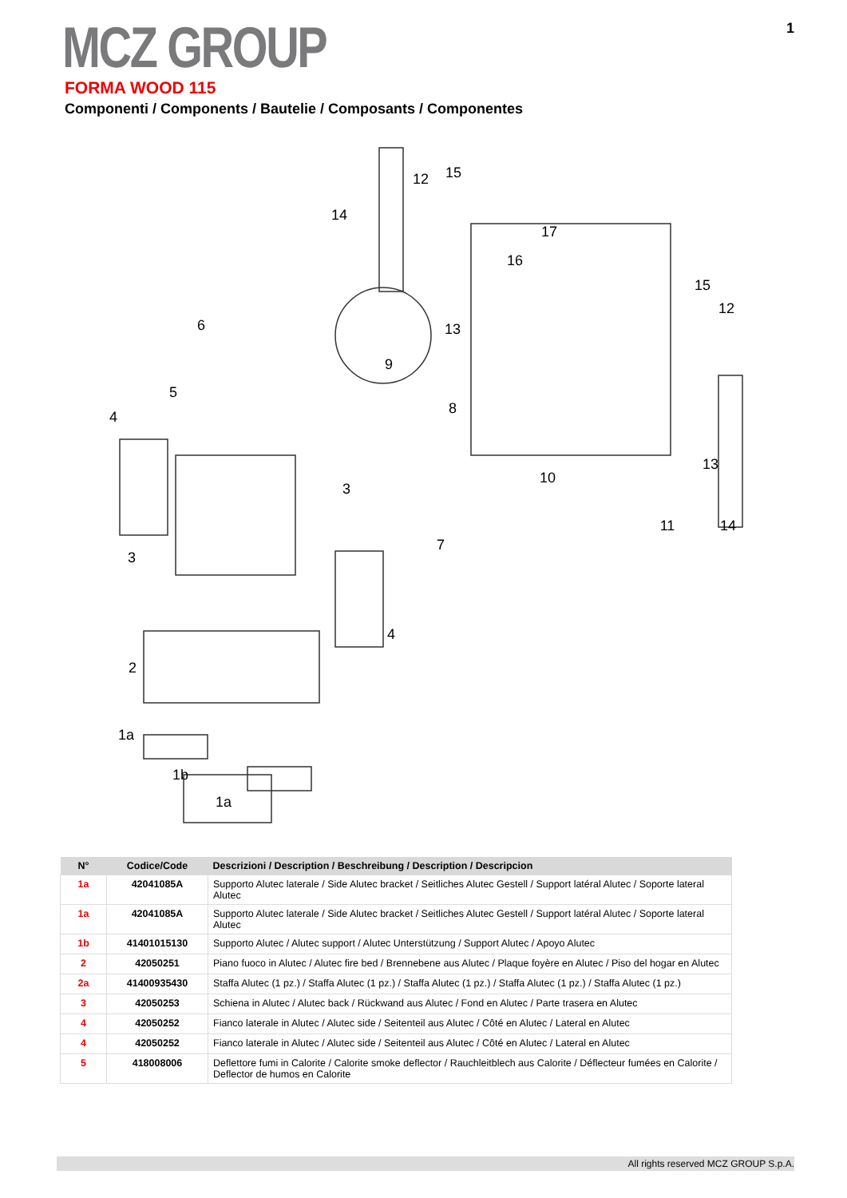MCZ GROUP 1
FORMA WOOD 115
Componenti / Components / Bautelie / Composants / Componentes
14
12
15
17
16
15
12
13
6
9
5
4
8
3
10
13
14
11
7
3
4
2
1a
1b
1a
| N° | Codice/Code | Descrizioni / Description / Beschreibung / Description / Descripcion |
| --- | --- | --- |
| 1a | 42041085A | Supporto Alutec laterale / Side Alutec bracket / Seitliches Alutec Gestell / Support latéral Alutec / Soporte lateral Alutec |
| 1a | 42041085A | Supporto Alutec laterale / Side Alutec bracket / Seitliches Alutec Gestell / Support latéral Alutec / Soporte lateral Alutec |
| 1b | 41401015130 | Supporto Alutec / Alutec support / Alutec Unterstützung / Support Alutec / Apoyo Alutec |
| 2 | 42050251 | Piano fuoco in Alutec / Alutec fire bed / Brennebene aus Alutec / Plaque foyère en Alutec / Piso del hogar en Alutec |
| 2a | 41400935430 | Staffa Alutec (1 pz.) / Staffa Alutec (1 pz.) / Staffa Alutec (1 pz.) / Staffa Alutec (1 pz.) / Staffa Alutec (1 pz.) |
| 3 | 42050253 | Schiena in Alutec / Alutec back / Rückwand aus Alutec / Fond en Alutec / Parte trasera en Alutec |
| 4 | 42050252 | Fianco laterale in Alutec / Alutec side / Seitenteil aus Alutec / Côté en Alutec / Lateral en Alutec |
| 4 | 42050252 | Fianco laterale in Alutec / Alutec side / Seitenteil aus Alutec / Côté en Alutec / Lateral en Alutec |
| 5 | 418008006 | Deflettore fumi in Calorite / Calorite smoke deflector / Rauchleitblech aus Calorite / Déflecteur fumées en Calorite / Deflector de humos en Calorite |
All rights reserved MCZ GROUP S.p.A.